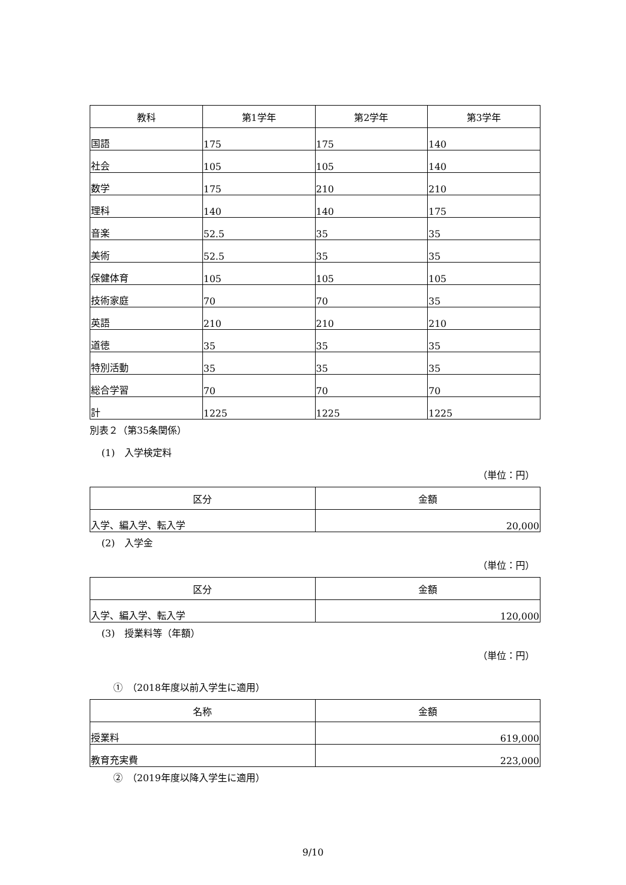| 教科 | 第1学年 | 第2学年 | 第3学年 |
| --- | --- | --- | --- |
| 国語 | 175 | 175 | 140 |
| 社会 | 105 | 105 | 140 |
| 数学 | 175 | 210 | 210 |
| 理科 | 140 | 140 | 175 |
| 音楽 | 52.5 | 35 | 35 |
| 美術 | 52.5 | 35 | 35 |
| 保健体育 | 105 | 105 | 105 |
| 技術家庭 | 70 | 70 | 35 |
| 英語 | 210 | 210 | 210 |
| 道徳 | 35 | 35 | 35 |
| 特別活動 | 35 | 35 | 35 |
| 総合学習 | 70 | 70 | 70 |
| 計 | 1225 | 1225 | 1225 |
別表２（第35条関係）
(1)　入学検定料
（単位：円）
| 区分 | 金額 |
| --- | --- |
| 入学、編入学、転入学 | 20,000 |
(2)　入学金
（単位：円）
| 区分 | 金額 |
| --- | --- |
| 入学、編入学、転入学 | 120,000 |
(3)　授業料等（年額）
（単位：円）
①　（2018年度以前入学生に適用）
| 名称 | 金額 |
| --- | --- |
| 授業料 | 619,000 |
| 教育充実費 | 223,000 |
②　（2019年度以降入学生に適用）
9/10